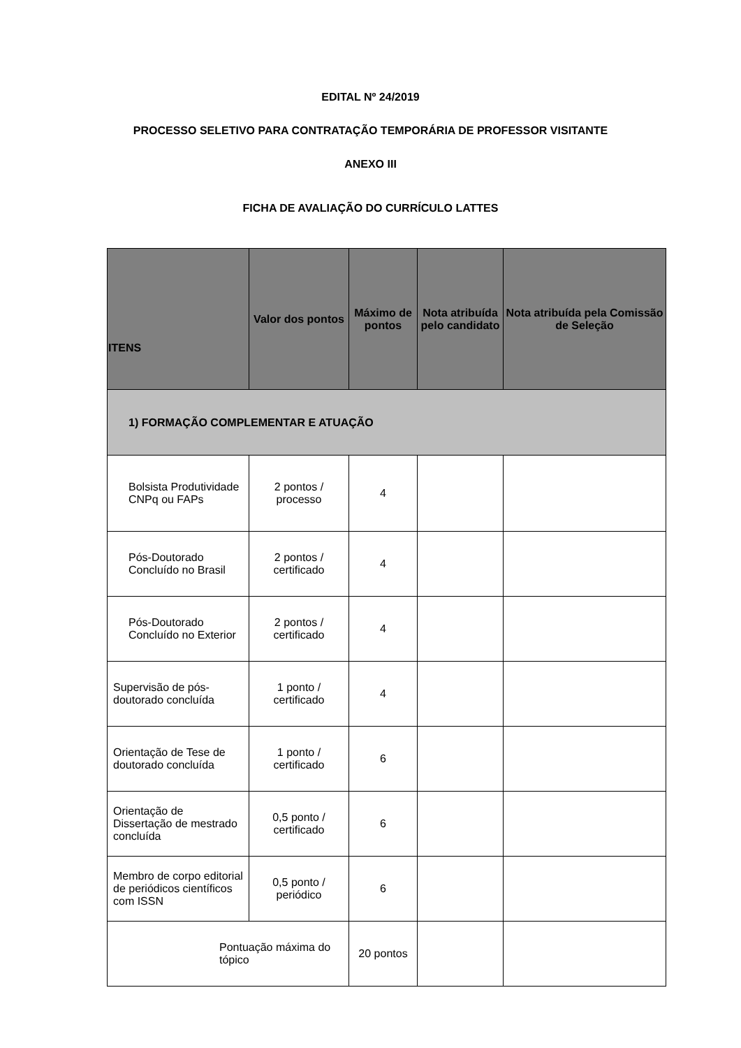EDITAL Nº 24/2019
PROCESSO SELETIVO PARA CONTRATAÇÃO TEMPORÁRIA DE PROFESSOR VISITANTE
ANEXO III
FICHA DE AVALIAÇÃO DO CURRÍCULO LATTES
| ITENS | Valor dos pontos | Máximo de pontos | Nota atribuída pelo candidato | Nota atribuída pela Comissão de Seleção |
| --- | --- | --- | --- | --- |
| 1) FORMAÇÃO COMPLEMENTAR E ATUAÇÃO | | | | |
| Bolsista Produtividade CNPq ou FAPs | 2 pontos / processo | 4 | | |
| Pós-Doutorado Concluído no Brasil | 2 pontos / certificado | 4 | | |
| Pós-Doutorado Concluído no Exterior | 2 pontos / certificado | 4 | | |
| Supervisão de pós-doutorado concluída | 1 ponto / certificado | 4 | | |
| Orientação de Tese de doutorado concluída | 1 ponto / certificado | 6 | | |
| Orientação de Dissertação de mestrado concluída | 0,5 ponto / certificado | 6 | | |
| Membro de corpo editorial de periódicos científicos com ISSN | 0,5 ponto / periódico | 6 | | |
| Pontuação máxima do tópico | | 20 pontos | | |